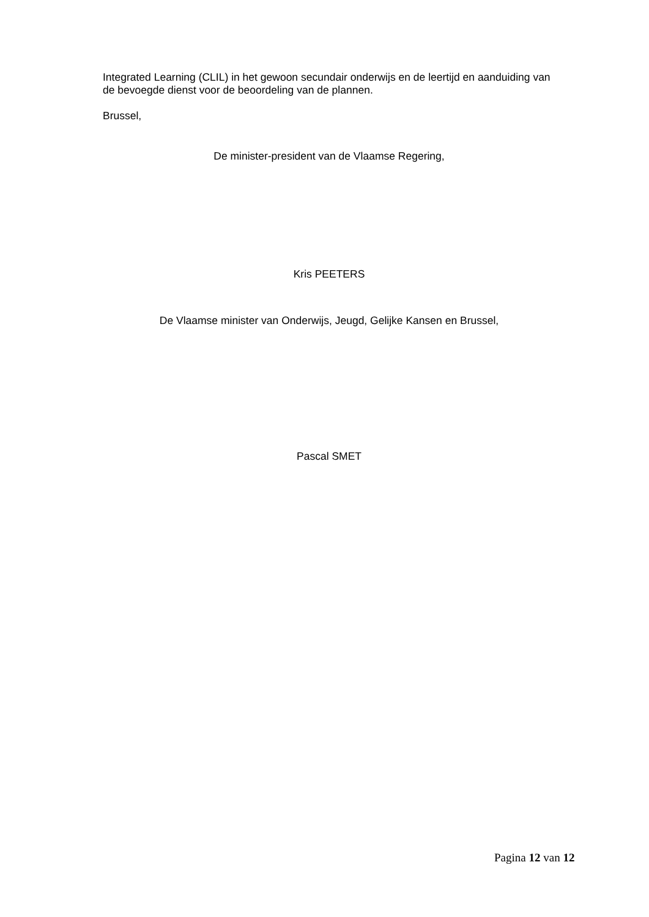Integrated Learning (CLIL) in het gewoon secundair onderwijs en de leertijd en aanduiding van de bevoegde dienst voor de beoordeling van de plannen.
Brussel,
De minister-president van de Vlaamse Regering,
Kris PEETERS
De Vlaamse minister van Onderwijs, Jeugd, Gelijke Kansen en Brussel,
Pascal SMET
Pagina 12 van 12